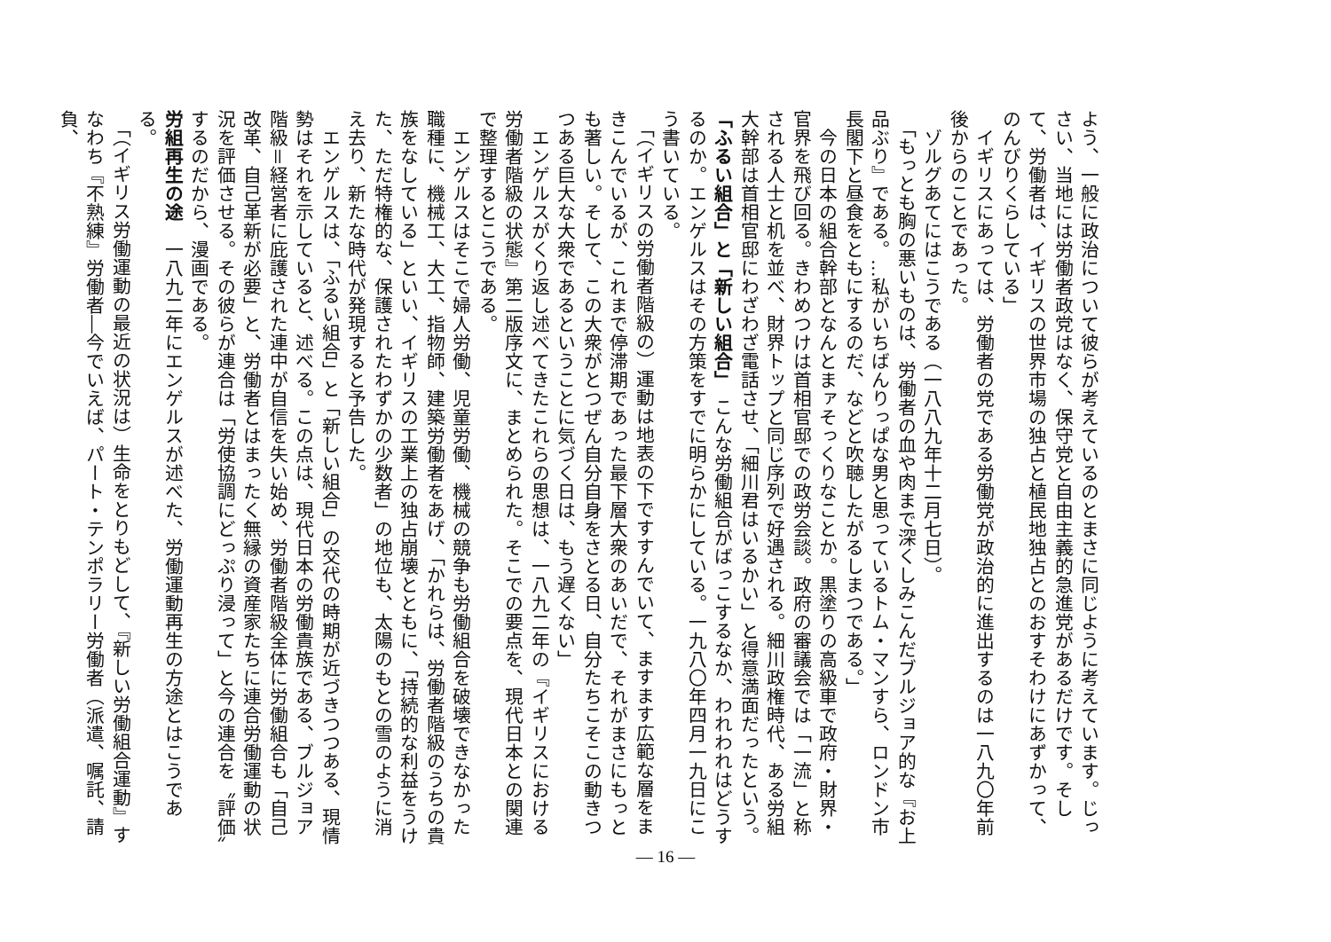よう、一般に政治について彼らが考えているのとまさに同じように考えています。じっさい、当地には労働者政党はなく、保守党と自由主義的急進党があるだけです。そして、労働者は、イギリスの世界市場の独占と植民地独占とのおすそわけにあずかって、のんびりくらしている」
　イギリスにあっては、労働者の党である労働党が政治的に進出するのは一八九〇年前後からのことであった。
　ゾルグあてにはこうである（一八八九年十二月七日）。
　「もっとも胸の悪いものは、労働者の血や肉まで深くしみこんだブルジョア的な『お上品ぶり』である。…私がいちばんりっぱな男と思っているトム・マンすら、ロンドン市長閣下と昼食をともにするのだ、などと吹聴したがるしまつである。」
　今の日本の組合幹部となんとまァそっくりなことか。黒塗りの高級車で政府・財界・官界を飛び回る。きわめつけは首相官邸での政労会談。政府の審議会では「一流」と称される人士と机を並べ、財界トップと同じ序列で好遇される。細川政権時代、ある労組大幹部は首相官邸にわざわざ電話させ、「細川君はいるかい」と得意満面だったという。
「ふるい組合」と「新しい組合」　こんな労働組合がばっこするなか、われわれはどうするのか。エンゲルスはその方策をすでに明らかにしている。一九八〇年四月一九日にこう書いている。
　「（イギリスの労働者階級の）運動は地表の下ですすんでいて、ますます広範な層をまきこんでいるが、これまで停滞期であった最下層大衆のあいだで、それがまさにもっとも著しい。そして、この大衆がとつぜん自分自身をさとる日、自分たちこそこの動きつつある巨大な大衆であるということに気づく日は、もう遅くない」
　エンゲルスがくり返し述べてきたこれらの思想は、一八九二年の『イギリスにおける労働者階級の状態』第二版序文に、まとめられた。そこでの要点を、現代日本との関連で整理するとこうである。
　エンゲルスはそこで婦人労働、児童労働、機械の競争も労働組合を破壊できなかった職種に、機械工、大工、指物師、建築労働者をあげ、「かれらは、労働者階級のうちの貴族をなしている」といい、イギリスの工業上の独占崩壊とともに、「持続的な利益をうけた、ただ特権的な、保護されたわずかの少数者」の地位も、太陽のもとの雪のように消え去り、新たな時代が発現すると予告した。
　エンゲルスは、「ふるい組合」と「新しい組合」の交代の時期が近づきつつある、現情勢はそれを示していると、述べる。この点は、現代日本の労働貴族である、ブルジョア階級＝経営者に庇護された連中が自信を失い始め、労働者階級全体に労働組合も「自己改革、自己革新が必要」と、労働者とはまったく無縁の資産家たちに連合労働運動の状況を評価させる。その彼らが連合は「労使協調にどっぷり浸って」と今の連合を〝評価〟するのだから、漫画である。
労組再生の途　一八九二年にエンゲルスが述べた、労働運動再生の方途とはこうである。
　「（イギリス労働運動の最近の状況は）生命をとりもどして、『新しい労働組合運動』すなわち『不熟練』労働者―今でいえば、パート・テンポラリー労働者（派遣、嘱託、請負、
— 16 —